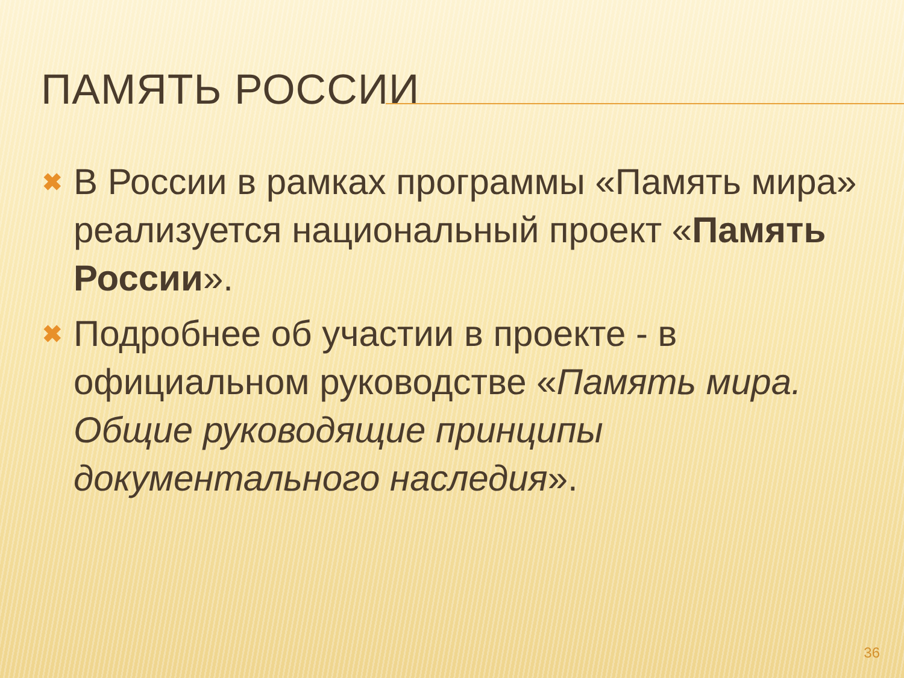ПАМЯТЬ РОССИИ
✖
В России в рамках программы «Память мира» реализуется национальный проект «Память России».
✖
Подробнее об участии в проекте - в официальном руководстве «Память мира. Общие руководящие принципы документального наследия».
36